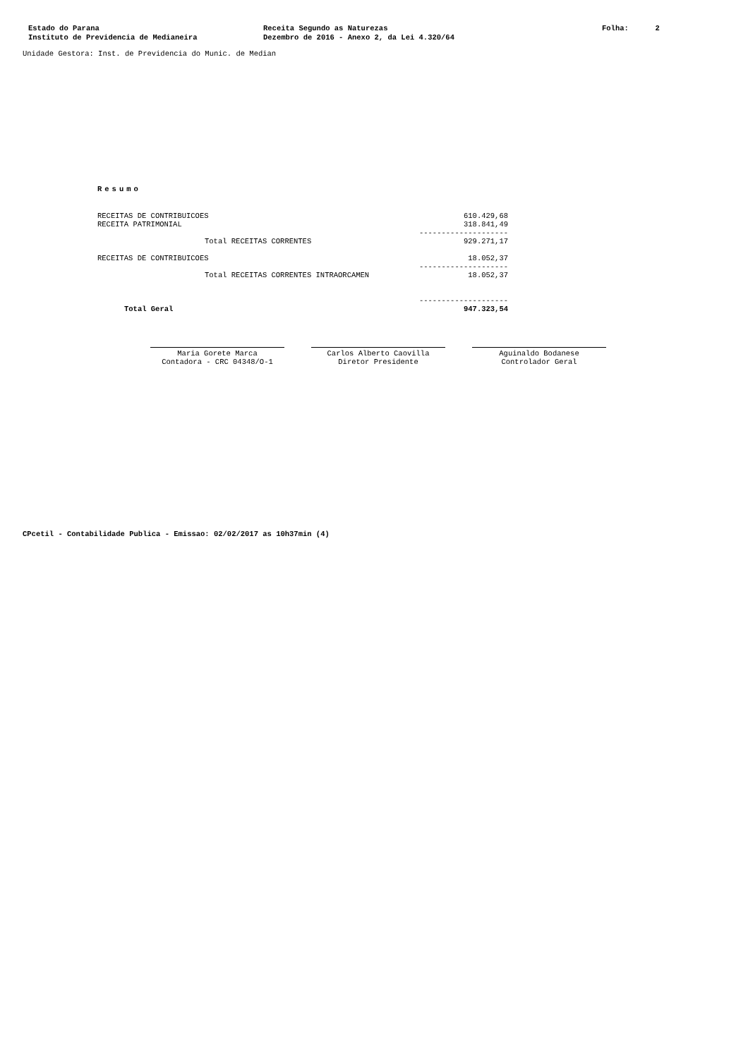Estado do Parana
Instituto de Previdencia de Medianeira
Receita Segundo as Naturezas
Dezembro de 2016 - Anexo 2, da Lei 4.320/64
Folha: 2
Unidade Gestora: Inst. de Previdencia do Munic. de Median
Resumo
| RECEITAS DE CONTRIBUICOES | 610.429,68 |
| RECEITA PATRIMONIAL | 318.841,49 |
| | -------------------- |
| Total RECEITAS CORRENTES | 929.271,17 |
| RECEITAS DE CONTRIBUICOES | 18.052,37 |
| | -------------------- |
| Total RECEITAS CORRENTES INTRAORCAMEN | 18.052,37 |
| | -------------------- |
| Total Geral | 947.323,54 |
Maria Gorete Marca
Contadora - CRC 04348/O-1
Carlos Alberto Caovilla
Diretor Presidente
Aguinaldo Bodanese
Controlador Geral
CPcetil - Contabilidade Publica - Emissao: 02/02/2017 as 10h37min (4)